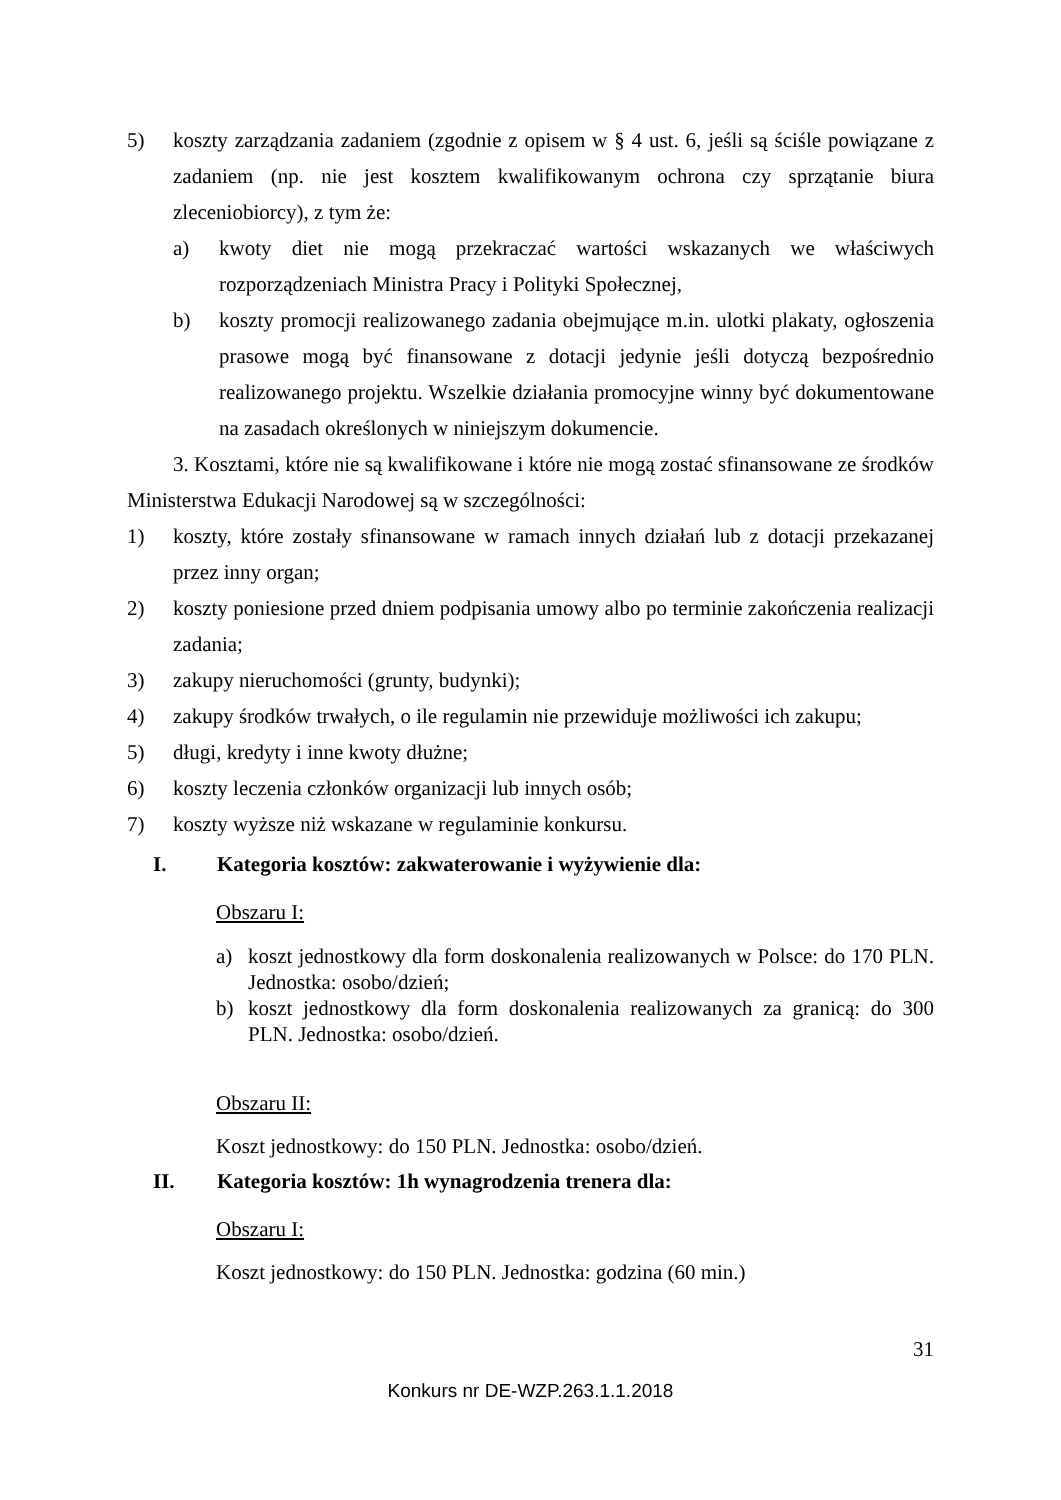5) koszty zarządzania zadaniem (zgodnie z opisem w § 4 ust. 6, jeśli są ściśle powiązane z zadaniem (np. nie jest kosztem kwalifikowanym ochrona czy sprzątanie biura zleceniobiorcy), z tym że:
a) kwoty diet nie mogą przekraczać wartości wskazanych we właściwych rozporządzeniach Ministra Pracy i Polityki Społecznej,
b) koszty promocji realizowanego zadania obejmujące m.in. ulotki plakaty, ogłoszenia prasowe mogą być finansowane z dotacji jedynie jeśli dotyczą bezpośrednio realizowanego projektu. Wszelkie działania promocyjne winny być dokumentowane na zasadach określonych w niniejszym dokumencie.
3. Kosztami, które nie są kwalifikowane i które nie mogą zostać sfinansowane ze środków Ministerstwa Edukacji Narodowej są w szczególności:
1) koszty, które zostały sfinansowane w ramach innych działań lub z dotacji przekazanej przez inny organ;
2) koszty poniesione przed dniem podpisania umowy albo po terminie zakończenia realizacji zadania;
3) zakupy nieruchomości (grunty, budynki);
4) zakupy środków trwałych, o ile regulamin nie przewiduje możliwości ich zakupu;
5) długi, kredyty i inne kwoty dłużne;
6) koszty leczenia członków organizacji lub innych osób;
7) koszty wyższe niż wskazane w regulaminie konkursu.
I. Kategoria kosztów: zakwaterowanie i wyżywienie dla:
Obszaru I:
a) koszt jednostkowy dla form doskonalenia realizowanych w Polsce: do 170 PLN. Jednostka: osobo/dzień;
b) koszt jednostkowy dla form doskonalenia realizowanych za granicą: do 300 PLN. Jednostka: osobo/dzień.
Obszaru II:
Koszt jednostkowy: do 150 PLN. Jednostka: osobo/dzień.
II. Kategoria kosztów: 1h wynagrodzenia trenera dla:
Obszaru I:
Koszt jednostkowy: do 150 PLN. Jednostka: godzina (60 min.)
31
Konkurs nr DE-WZP.263.1.1.2018